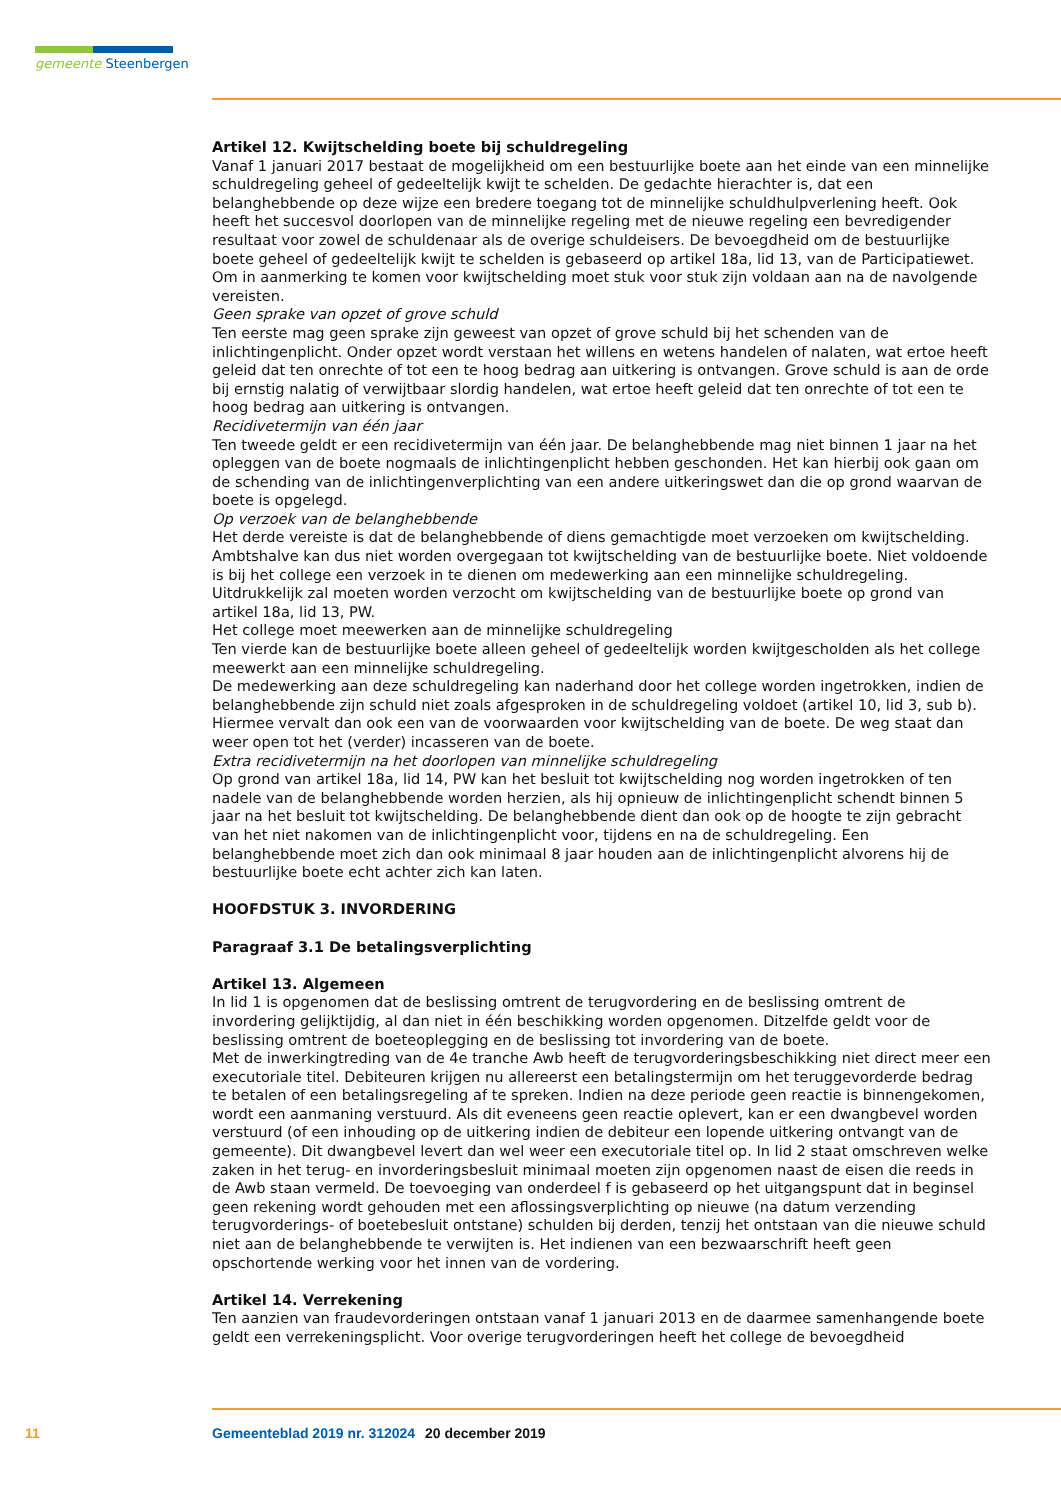gemeente Steenbergen
Artikel 12. Kwijtschelding boete bij schuldregeling
Vanaf 1 januari 2017 bestaat de mogelijkheid om een bestuurlijke boete aan het einde van een minnelijke schuldregeling geheel of gedeeltelijk kwijt te schelden. De gedachte hierachter is, dat een belanghebbende op deze wijze een bredere toegang tot de minnelijke schuldhulpverlening heeft. Ook heeft het succesvol doorlopen van de minnelijke regeling met de nieuwe regeling een bevredigender resultaat voor zowel de schuldenaar als de overige schuldeisers. De bevoegdheid om de bestuurlijke boete geheel of gedeeltelijk kwijt te schelden is gebaseerd op artikel 18a, lid 13, van de Participatiewet. Om in aanmerking te komen voor kwijtschelding moet stuk voor stuk zijn voldaan aan na de navolgende vereisten.
Geen sprake van opzet of grove schuld
Ten eerste mag geen sprake zijn geweest van opzet of grove schuld bij het schenden van de inlichtingenplicht. Onder opzet wordt verstaan het willens en wetens handelen of nalaten, wat ertoe heeft geleid dat ten onrechte of tot een te hoog bedrag aan uitkering is ontvangen. Grove schuld is aan de orde bij ernstig nalatig of verwijtbaar slordig handelen, wat ertoe heeft geleid dat ten onrechte of tot een te hoog bedrag aan uitkering is ontvangen.
Recidivetermijn van één jaar
Ten tweede geldt er een recidivetermijn van één jaar. De belanghebbende mag niet binnen 1 jaar na het opleggen van de boete nogmaals de inlichtingenplicht hebben geschonden. Het kan hierbij ook gaan om de schending van de inlichtingenverplichting van een andere uitkeringswet dan die op grond waarvan de boete is opgelegd.
Op verzoek van de belanghebbende
Het derde vereiste is dat de belanghebbende of diens gemachtigde moet verzoeken om kwijtschelding. Ambtshalve kan dus niet worden overgegaan tot kwijtschelding van de bestuurlijke boete. Niet voldoende is bij het college een verzoek in te dienen om medewerking aan een minnelijke schuldregeling. Uitdrukkelijk zal moeten worden verzocht om kwijtschelding van de bestuurlijke boete op grond van artikel 18a, lid 13, PW.
Het college moet meewerken aan de minnelijke schuldregeling
Ten vierde kan de bestuurlijke boete alleen geheel of gedeeltelijk worden kwijtgescholden als het college meewerkt aan een minnelijke schuldregeling.
De medewerking aan deze schuldregeling kan naderhand door het college worden ingetrokken, indien de belanghebbende zijn schuld niet zoals afgesproken in de schuldregeling voldoet (artikel 10, lid 3, sub b). Hiermee vervalt dan ook een van de voorwaarden voor kwijtschelding van de boete. De weg staat dan weer open tot het (verder) incasseren van de boete.
Extra recidivetermijn na het doorlopen van minnelijke schuldregeling
Op grond van artikel 18a, lid 14, PW kan het besluit tot kwijtschelding nog worden ingetrokken of ten nadele van de belanghebbende worden herzien, als hij opnieuw de inlichtingenplicht schendt binnen 5 jaar na het besluit tot kwijtschelding. De belanghebbende dient dan ook op de hoogte te zijn gebracht van het niet nakomen van de inlichtingenplicht voor, tijdens en na de schuldregeling. Een belanghebbende moet zich dan ook minimaal 8 jaar houden aan de inlichtingenplicht alvorens hij de bestuurlijke boete echt achter zich kan laten.
HOOFDSTUK 3. INVORDERING
Paragraaf 3.1 De betalingsverplichting
Artikel 13. Algemeen
In lid 1 is opgenomen dat de beslissing omtrent de terugvordering en de beslissing omtrent de invordering gelijktijdig, al dan niet in één beschikking worden opgenomen. Ditzelfde geldt voor de beslissing omtrent de boeteoplegging en de beslissing tot invordering van de boete.
Met de inwerkingtreding van de 4e tranche Awb heeft de terugvorderingsbeschikking niet direct meer een executoriale titel. Debiteuren krijgen nu allereerst een betalingstermijn om het teruggevorderde bedrag te betalen of een betalingsregeling af te spreken. Indien na deze periode geen reactie is binnengekomen, wordt een aanmaning verstuurd. Als dit eveneens geen reactie oplevert, kan er een dwangbevel worden verstuurd (of een inhouding op de uitkering indien de debiteur een lopende uitkering ontvangt van de gemeente). Dit dwangbevel levert dan wel weer een executoriale titel op. In lid 2 staat omschreven welke zaken in het terug- en invorderingsbesluit minimaal moeten zijn opgenomen naast de eisen die reeds in de Awb staan vermeld. De toevoeging van onderdeel f is gebaseerd op het uitgangspunt dat in beginsel geen rekening wordt gehouden met een aflossingsverplichting op nieuwe (na datum verzending terugvorderings- of boetebesluit ontstane) schulden bij derden, tenzij het ontstaan van die nieuwe schuld niet aan de belanghebbende te verwijten is. Het indienen van een bezwaarschrift heeft geen opschortende werking voor het innen van de vordering.
Artikel 14. Verrekening
Ten aanzien van fraudevorderingen ontstaan vanaf 1 januari 2013 en de daarmee samenhangende boete geldt een verrekeningsplicht. Voor overige terugvorderingen heeft het college de bevoegdheid
11 Gemeenteblad 2019 nr. 312024 20 december 2019